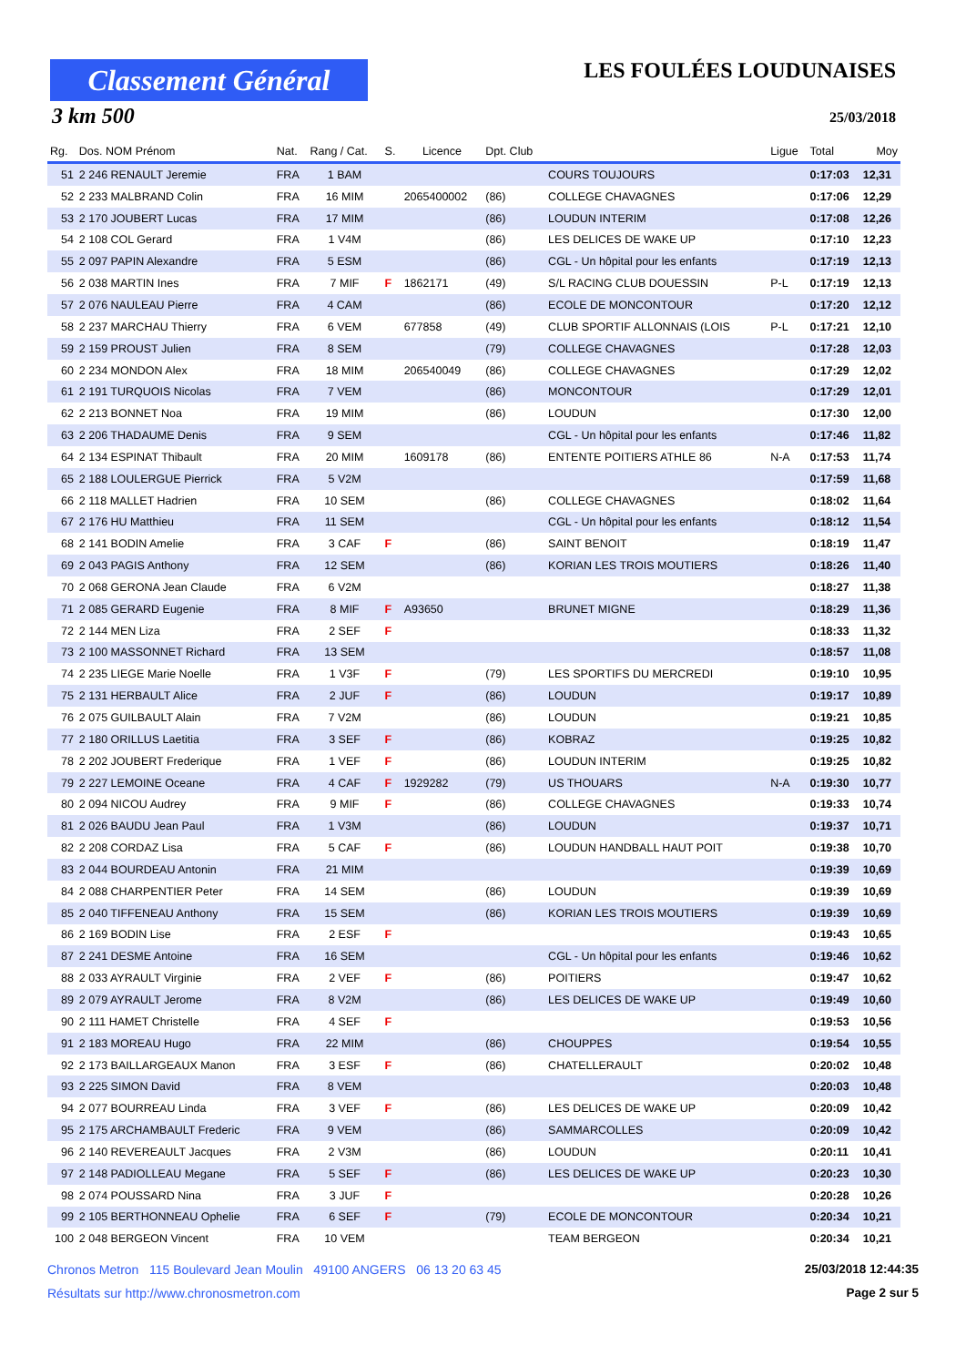Classement Général
3 km 500
LES FOULÉES LOUDUNAISES
25/03/2018
| Rg. | Dos. NOM Prénom | Nat. | Rang / Cat. | S. | Licence | Dpt. Club | | Ligue | Total | Moy |
| --- | --- | --- | --- | --- | --- | --- | --- | --- | --- | --- |
| 51 | 2 246 RENAULT Jeremie | FRA | 1 BAM | | | | COURS TOUJOURS | | 0:17:03 | 12,31 |
| 52 | 2 233 MALBRAND Colin | FRA | 16 MIM | | 2065400002 | (86) | COLLEGE CHAVAGNES | | 0:17:06 | 12,29 |
| 53 | 2 170 JOUBERT Lucas | FRA | 17 MIM | | | (86) | LOUDUN INTERIM | | 0:17:08 | 12,26 |
| 54 | 2 108 COL Gerard | FRA | 1 V4M | | | (86) | LES DELICES DE WAKE UP | | 0:17:10 | 12,23 |
| 55 | 2 097 PAPIN Alexandre | FRA | 5 ESM | | | (86) | CGL - Un hôpital pour les enfants | | 0:17:19 | 12,13 |
| 56 | 2 038 MARTIN Ines | FRA | 7 MIF | F | 1862171 | (49) | S/L RACING CLUB DOUESSIN | P-L | 0:17:19 | 12,13 |
| 57 | 2 076 NAULEAU Pierre | FRA | 4 CAM | | | (86) | ECOLE DE MONCONTOUR | | 0:17:20 | 12,12 |
| 58 | 2 237 MARCHAU Thierry | FRA | 6 VEM | | 677858 | (49) | CLUB SPORTIF ALLONNAIS (LOIS | P-L | 0:17:21 | 12,10 |
| 59 | 2 159 PROUST Julien | FRA | 8 SEM | | | (79) | COLLEGE CHAVAGNES | | 0:17:28 | 12,03 |
| 60 | 2 234 MONDON Alex | FRA | 18 MIM | | 206540049 | (86) | COLLEGE CHAVAGNES | | 0:17:29 | 12,02 |
| 61 | 2 191 TURQUOIS Nicolas | FRA | 7 VEM | | | (86) | MONCONTOUR | | 0:17:29 | 12,01 |
| 62 | 2 213 BONNET Noa | FRA | 19 MIM | | | (86) | LOUDUN | | 0:17:30 | 12,00 |
| 63 | 2 206 THADAUME Denis | FRA | 9 SEM | | | | CGL - Un hôpital pour les enfants | | 0:17:46 | 11,82 |
| 64 | 2 134 ESPINAT Thibault | FRA | 20 MIM | | 1609178 | (86) | ENTENTE POITIERS ATHLE 86 | N-A | 0:17:53 | 11,74 |
| 65 | 2 188 LOULERGUE Pierrick | FRA | 5 V2M | | | | | | 0:17:59 | 11,68 |
| 66 | 2 118 MALLET Hadrien | FRA | 10 SEM | | | (86) | COLLEGE CHAVAGNES | | 0:18:02 | 11,64 |
| 67 | 2 176 HU Matthieu | FRA | 11 SEM | | | | CGL - Un hôpital pour les enfants | | 0:18:12 | 11,54 |
| 68 | 2 141 BODIN Amelie | FRA | 3 CAF | F | | (86) | SAINT BENOIT | | 0:18:19 | 11,47 |
| 69 | 2 043 PAGIS Anthony | FRA | 12 SEM | | | (86) | KORIAN LES TROIS MOUTIERS | | 0:18:26 | 11,40 |
| 70 | 2 068 GERONA Jean Claude | FRA | 6 V2M | | | | | | 0:18:27 | 11,38 |
| 71 | 2 085 GERARD Eugenie | FRA | 8 MIF | F | A93650 | | BRUNET MIGNE | | 0:18:29 | 11,36 |
| 72 | 2 144 MEN Liza | FRA | 2 SEF | F | | | | | 0:18:33 | 11,32 |
| 73 | 2 100 MASSONNET Richard | FRA | 13 SEM | | | | | | 0:18:57 | 11,08 |
| 74 | 2 235 LIEGE Marie Noelle | FRA | 1 V3F | F | | (79) | LES SPORTIFS DU MERCREDI | | 0:19:10 | 10,95 |
| 75 | 2 131 HERBAULT Alice | FRA | 2 JUF | F | | (86) | LOUDUN | | 0:19:17 | 10,89 |
| 76 | 2 075 GUILBAULT Alain | FRA | 7 V2M | | | (86) | LOUDUN | | 0:19:21 | 10,85 |
| 77 | 2 180 ORILLUS Laetitia | FRA | 3 SEF | F | | (86) | KOBRAZ | | 0:19:25 | 10,82 |
| 78 | 2 202 JOUBERT Frederique | FRA | 1 VEF | F | | (86) | LOUDUN INTERIM | | 0:19:25 | 10,82 |
| 79 | 2 227 LEMOINE Oceane | FRA | 4 CAF | F | 1929282 | (79) | US THOUARS | N-A | 0:19:30 | 10,77 |
| 80 | 2 094 NICOU Audrey | FRA | 9 MIF | F | | (86) | COLLEGE CHAVAGNES | | 0:19:33 | 10,74 |
| 81 | 2 026 BAUDU Jean Paul | FRA | 1 V3M | | | (86) | LOUDUN | | 0:19:37 | 10,71 |
| 82 | 2 208 CORDAZ Lisa | FRA | 5 CAF | F | | (86) | LOUDUN HANDBALL HAUT POIT | | 0:19:38 | 10,70 |
| 83 | 2 044 BOURDEAU Antonin | FRA | 21 MIM | | | | | | 0:19:39 | 10,69 |
| 84 | 2 088 CHARPENTIER Peter | FRA | 14 SEM | | | (86) | LOUDUN | | 0:19:39 | 10,69 |
| 85 | 2 040 TIFFENEAU Anthony | FRA | 15 SEM | | | (86) | KORIAN LES TROIS MOUTIERS | | 0:19:39 | 10,69 |
| 86 | 2 169 BODIN Lise | FRA | 2 ESF | F | | | | | 0:19:43 | 10,65 |
| 87 | 2 241 DESME Antoine | FRA | 16 SEM | | | | CGL - Un hôpital pour les enfants | | 0:19:46 | 10,62 |
| 88 | 2 033 AYRAULT Virginie | FRA | 2 VEF | F | | (86) | POITIERS | | 0:19:47 | 10,62 |
| 89 | 2 079 AYRAULT Jerome | FRA | 8 V2M | | | (86) | LES DELICES DE WAKE UP | | 0:19:49 | 10,60 |
| 90 | 2 111 HAMET Christelle | FRA | 4 SEF | F | | | | | 0:19:53 | 10,56 |
| 91 | 2 183 MOREAU Hugo | FRA | 22 MIM | | | (86) | CHOUPPES | | 0:19:54 | 10,55 |
| 92 | 2 173 BAILLARGEAUX Manon | FRA | 3 ESF | F | | (86) | CHATELLERAULT | | 0:20:02 | 10,48 |
| 93 | 2 225 SIMON David | FRA | 8 VEM | | | | | | 0:20:03 | 10,48 |
| 94 | 2 077 BOURREAU Linda | FRA | 3 VEF | F | | (86) | LES DELICES DE WAKE UP | | 0:20:09 | 10,42 |
| 95 | 2 175 ARCHAMBAULT Frederic | FRA | 9 VEM | | | (86) | SAMMARCOLLES | | 0:20:09 | 10,42 |
| 96 | 2 140 REVEREAULT Jacques | FRA | 2 V3M | | | (86) | LOUDUN | | 0:20:11 | 10,41 |
| 97 | 2 148 PADIOLLEAU Megane | FRA | 5 SEF | F | | (86) | LES DELICES DE WAKE UP | | 0:20:23 | 10,30 |
| 98 | 2 074 POUSSARD Nina | FRA | 3 JUF | F | | | | | 0:20:28 | 10,26 |
| 99 | 2 105 BERTHONNEAU Ophelie | FRA | 6 SEF | F | | (79) | ECOLE DE MONCONTOUR | | 0:20:34 | 10,21 |
| 100 | 2 048 BERGEON Vincent | FRA | 10 VEM | | | | TEAM BERGEON | | 0:20:34 | 10,21 |
Chronos Metron 115 Boulevard Jean Moulin 49100 ANGERS 06 13 20 63 45 25/03/2018 12:44:35
Résultats sur http://www.chronosmetron.com Page 2 sur 5